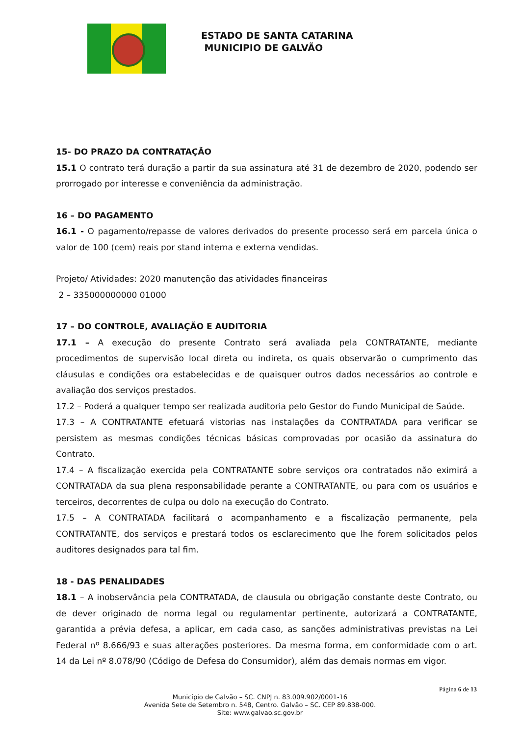ESTADO DE SANTA CATARINA
MUNICIPIO DE GALVÃO
15- DO PRAZO DA CONTRATAÇÃO
15.1 O contrato terá duração a partir da sua assinatura até 31 de dezembro de 2020, podendo ser prorrogado por interesse e conveniência da administração.
16 – DO PAGAMENTO
16.1 - O pagamento/repasse de valores derivados do presente processo será em parcela única o valor de 100 (cem) reais por stand interna e externa vendidas.
Projeto/ Atividades: 2020 manutenção das atividades financeiras
2 – 335000000000 01000
17 – DO CONTROLE, AVALIAÇÃO E AUDITORIA
17.1 – A execução do presente Contrato será avaliada pela CONTRATANTE, mediante procedimentos de supervisão local direta ou indireta, os quais observarão o cumprimento das cláusulas e condições ora estabelecidas e de quaisquer outros dados necessários ao controle e avaliação dos serviços prestados.
17.2 – Poderá a qualquer tempo ser realizada auditoria pelo Gestor do Fundo Municipal de Saúde.
17.3 – A CONTRATANTE efetuará vistorias nas instalações da CONTRATADA para verificar se persistem as mesmas condições técnicas básicas comprovadas por ocasião da assinatura do Contrato.
17.4 – A fiscalização exercida pela CONTRATANTE sobre serviços ora contratados não eximirá a CONTRATADA da sua plena responsabilidade perante a CONTRATANTE, ou para com os usuários e terceiros, decorrentes de culpa ou dolo na execução do Contrato.
17.5 – A CONTRATADA facilitará o acompanhamento e a fiscalização permanente, pela CONTRATANTE, dos serviços e prestará todos os esclarecimento que lhe forem solicitados pelos auditores designados para tal fim.
18 - DAS PENALIDADES
18.1 – A inobservância pela CONTRATADA, de clausula ou obrigação constante deste Contrato, ou de dever originado de norma legal ou regulamentar pertinente, autorizará a CONTRATANTE, garantida a prévia defesa, a aplicar, em cada caso, as sanções administrativas previstas na Lei Federal nº 8.666/93 e suas alterações posteriores. Da mesma forma, em conformidade com o art. 14 da Lei nº 8.078/90 (Código de Defesa do Consumidor), além das demais normas em vigor.
Página 6 de 13
Município de Galvão – SC. CNPJ n. 83.009.902/0001-16
Avenida Sete de Setembro n. 548, Centro. Galvão – SC. CEP 89.838-000.
Site: www.galvao.sc.gov.br